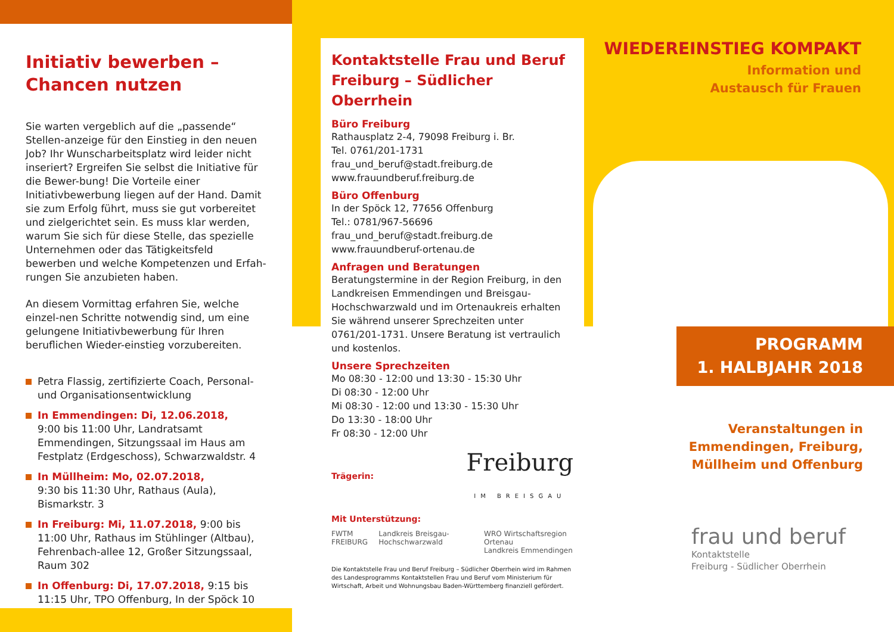Initiativ bewerben –
Chancen nutzen
Sie warten vergeblich auf die „passende“ Stellen-anzeige für den Einstieg in den neuen Job? Ihr Wunscharbeitsplatz wird leider nicht inseriert? Ergreifen Sie selbst die Initiative für die Bewer-bung! Die Vorteile einer Initiativbewerbung liegen auf der Hand. Damit sie zum Erfolg führt, muss sie gut vorbereitet und zielgerichtet sein. Es muss klar werden, warum Sie sich für diese Stelle, das spezielle Unternehmen oder das Tätigkeitsfeld bewerben und welche Kompetenzen und Erfah-rungen Sie anzubieten haben.
An diesem Vormittag erfahren Sie, welche einzel-nen Schritte notwendig sind, um eine gelungene Initiativbewerbung für Ihren beruflichen Wieder-einstieg vorzubereiten.
Petra Flassig, zertifizierte Coach, Personal- und Organisationsentwicklung
In Emmendingen: Di, 12.06.2018,
9:00 bis 11:00 Uhr, Landratsamt Emmendingen, Sitzungssaal im Haus am Festplatz (Erdgeschoss), Schwarzwaldstr. 4
In Müllheim: Mo, 02.07.2018,
9:30 bis 11:30 Uhr, Rathaus (Aula), Bismarkstr. 3
In Freiburg: Mi, 11.07.2018, 9:00 bis 11:00 Uhr, Rathaus im Stühlinger (Altbau), Fehrenbach-allee 12, Großer Sitzungssaal, Raum 302
In Offenburg: Di, 17.07.2018, 9:15 bis 11:15 Uhr, TPO Offenburg, In der Spöck 10
Kontaktstelle Frau und Beruf Freiburg – Südlicher Oberrhein
Büro Freiburg
Rathausplatz 2-4, 79098 Freiburg i. Br.
Tel. 0761/201-1731
frau_und_beruf@stadt.freiburg.de
www.frauundberuf.freiburg.de
Büro Offenburg
In der Spöck 12, 77656 Offenburg
Tel.: 0781/967-56696
frau_und_beruf@stadt.freiburg.de
www.frauundberuf-ortenau.de
Anfragen und Beratungen
Beratungstermine in der Region Freiburg, in den Landkreisen Emmendingen und Breisgau-Hochschwarzwald und im Ortenaukreis erhalten Sie während unserer Sprechzeiten unter 0761/201-1731. Unsere Beratung ist vertraulich und kostenlos.
Unsere Sprechzeiten
Mo 08:30 - 12:00 und 13:30 - 15:30 Uhr
Di 08:30 - 12:00 Uhr
Mi 08:30 - 12:00 und 13:30 - 15:30 Uhr
Do 13:30 - 18:00 Uhr
Fr 08:30 - 12:00 Uhr
Trägerin: Freiburg
IM BREISGAU
Mit Unterstützung:
FWTM FREIBURG Landkreis Breisgau-Hochschwarzwald WRO Wirtschaftsregion Ortenau
Landkreis Emmendingen
Die Kontaktstelle Frau und Beruf Freiburg – Südlicher Oberrhein wird im Rahmen des Landesprogramms Kontaktstellen Frau und Beruf vom Ministerium für Wirtschaft, Arbeit und Wohnungsbau Baden-Württemberg finanziell gefördert.
WIEDEREINSTIEG KOMPAKT
Information und
Austausch für Frauen
PROGRAMM
1. HALBJAHR 2018
Veranstaltungen in
Emmendingen, Freiburg,
Müllheim und Offenburg
frau und beruf
Kontaktstelle
Freiburg - Südlicher Oberrhein